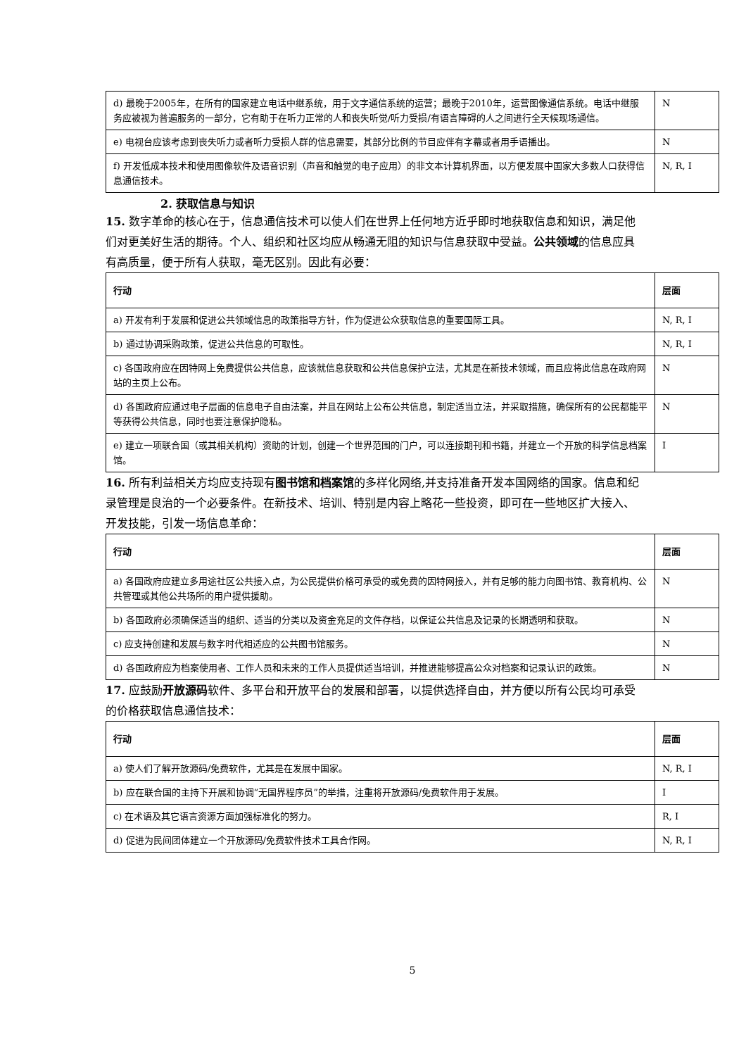| d) 最晚于2005年，在所有的国家建立电话中继系统，用于文字通信系统的运营；最晚于2010年，运营图像通信系统。电话中继服务应被视为普遍服务的一部分，它有助于在听力正常的人和丧失听觉/听力受损/有语言障碍的人之间进行全天候现场通信。 | N |
| e) 电视台应该考虑到丧失听力或者听力受损人群的信息需要，其部分比例的节目应伴有字幕或者用手语播出。 | N |
| f) 开发低成本技术和使用图像软件及语音识别（声音和触觉的电子应用）的非文本计算机界面，以方便发展中国家大多数人口获得信息通信技术。 | N, R, I |
2. 获取信息与知识
15. 数字革命的核心在于，信息通信技术可以使人们在世界上任何地方近乎即时地获取信息和知识，满足他们对更美好生活的期待。个人、组织和社区均应从畅通无阻的知识与信息获取中受益。公共领域的信息应具有高质量，便于所有人获取，毫无区别。因此有必要：
| 行动 | 层面 |
| --- | --- |
| a) 开发有利于发展和促进公共领域信息的政策指导方针，作为促进公众获取信息的重要国际工具。 | N, R, I |
| b) 通过协调采购政策，促进公共信息的可取性。 | N, R, I |
| c) 各国政府应在因特网上免费提供公共信息，应该就信息获取和公共信息保护立法，尤其是在新技术领域，而且应将此信息在政府网站的主页上公布。 | N |
| d) 各国政府应通过电子层面的信息电子自由法案，并且在网站上公布公共信息，制定适当立法，并采取措施，确保所有的公民都能平等获得公共信息，同时也要注意保护隐私。 | N |
| e) 建立一项联合国（或其相关机构）资助的计划，创建一个世界范围的门户，可以连接期刊和书籍，并建立一个开放的科学信息档案馆。 | I |
16. 所有利益相关方均应支持现有图书馆和档案馆的多样化网络,并支持准备开发本国网络的国家。信息和纪录管理是良治的一个必要条件。在新技术、培训、特别是内容上略花一些投资，即可在一些地区扩大接入、开发技能，引发一场信息革命：
| 行动 | 层面 |
| --- | --- |
| a) 各国政府应建立多用途社区公共接入点，为公民提供价格可承受的或免费的因特网接入，并有足够的能力向图书馆、教育机构、公共管理或其他公共场所的用户提供援助。 | N |
| b) 各国政府必须确保适当的组织、适当的分类以及资金充足的文件存档，以保证公共信息及记录的长期透明和获取。 | N |
| c) 应支持创建和发展与数字时代相适应的公共图书馆服务。 | N |
| d) 各国政府应为档案使用者、工作人员和未来的工作人员提供适当培训，并推进能够提高公众对档案和记录认识的政策。 | N |
17. 应鼓励开放源码软件、多平台和开放平台的发展和部署，以提供选择自由，并方便以所有公民均可承受的价格获取信息通信技术：
| 行动 | 层面 |
| --- | --- |
| a) 使人们了解开放源码/免费软件，尤其是在发展中国家。 | N, R, I |
| b) 应在联合国的主持下开展和协调“无国界程序员”的举措，注重将开放源码/免费软件用于发展。 | I |
| c) 在术语及其它语言资源方面加强标准化的努力。 | R, I |
| d) 促进为民间团体建立一个开放源码/免费软件技术工具合作网。 | N, R, I |
5